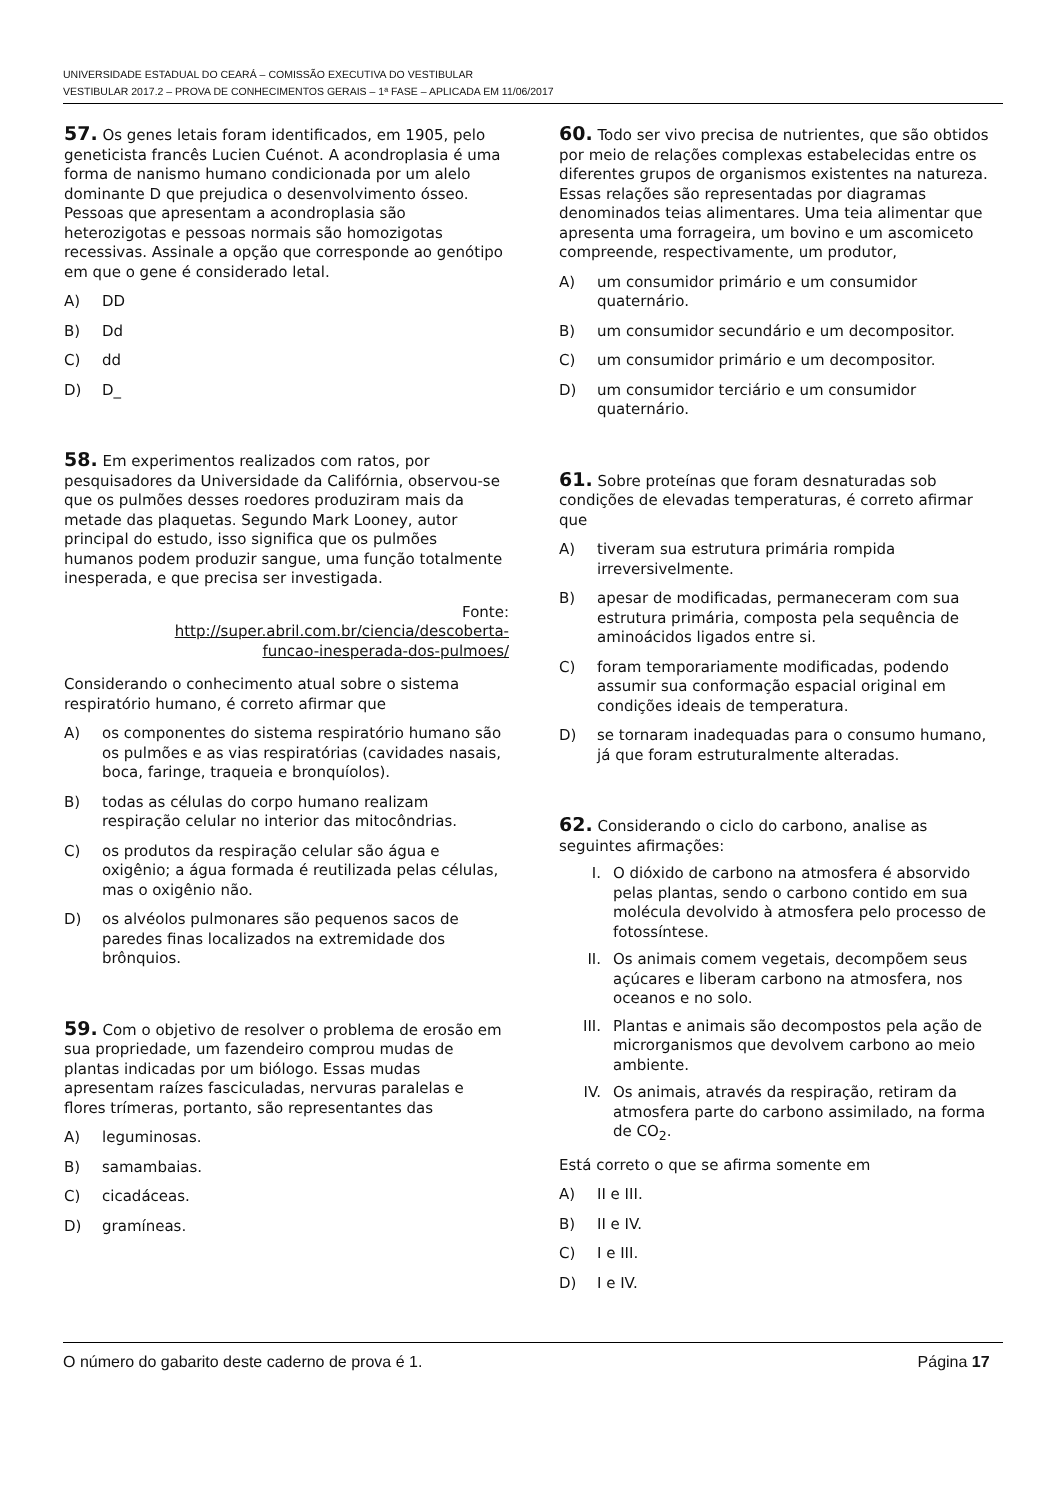UNIVERSIDADE ESTADUAL DO CEARÁ – COMISSÃO EXECUTIVA DO VESTIBULAR
VESTIBULAR 2017.2 – PROVA DE CONHECIMENTOS GERAIS – 1ª FASE – APLICADA EM 11/06/2017
57. Os genes letais foram identificados, em 1905, pelo geneticista francês Lucien Cuénot. A acondroplasia é uma forma de nanismo humano condicionada por um alelo dominante D que prejudica o desenvolvimento ósseo. Pessoas que apresentam a acondroplasia são heterozigotas e pessoas normais são homozigotas recessivas. Assinale a opção que corresponde ao genótipo em que o gene é considerado letal.
A) DD
B) Dd
C) dd
D) D_
58. Em experimentos realizados com ratos, por pesquisadores da Universidade da Califórnia, observou-se que os pulmões desses roedores produziram mais da metade das plaquetas. Segundo Mark Looney, autor principal do estudo, isso significa que os pulmões humanos podem produzir sangue, uma função totalmente inesperada, e que precisa ser investigada.
Fonte:
http://super.abril.com.br/ciencia/descoberta-
funcao-inesperada-dos-pulmoes/
Considerando o conhecimento atual sobre o sistema respiratório humano, é correto afirmar que
A) os componentes do sistema respiratório humano são os pulmões e as vias respiratórias (cavidades nasais, boca, faringe, traqueia e bronquíolos).
B) todas as células do corpo humano realizam respiração celular no interior das mitocôndrias.
C) os produtos da respiração celular são água e oxigênio; a água formada é reutilizada pelas células, mas o oxigênio não.
D) os alvéolos pulmonares são pequenos sacos de paredes finas localizados na extremidade dos brônquios.
59. Com o objetivo de resolver o problema de erosão em sua propriedade, um fazendeiro comprou mudas de plantas indicadas por um biólogo. Essas mudas apresentam raízes fasciculadas, nervuras paralelas e flores trímeras, portanto, são representantes das
A) leguminosas.
B) samambaias.
C) cicadáceas.
D) gramíneas.
60. Todo ser vivo precisa de nutrientes, que são obtidos por meio de relações complexas estabelecidas entre os diferentes grupos de organismos existentes na natureza. Essas relações são representadas por diagramas denominados teias alimentares. Uma teia alimentar que apresenta uma forrageira, um bovino e um ascomiceto compreende, respectivamente, um produtor,
A) um consumidor primário e um consumidor quaternário.
B) um consumidor secundário e um decompositor.
C) um consumidor primário e um decompositor.
D) um consumidor terciário e um consumidor quaternário.
61. Sobre proteínas que foram desnaturadas sob condições de elevadas temperaturas, é correto afirmar que
A) tiveram sua estrutura primária rompida irreversivelmente.
B) apesar de modificadas, permaneceram com sua estrutura primária, composta pela sequência de aminoácidos ligados entre si.
C) foram temporariamente modificadas, podendo assumir sua conformação espacial original em condições ideais de temperatura.
D) se tornaram inadequadas para o consumo humano, já que foram estruturalmente alteradas.
62. Considerando o ciclo do carbono, analise as seguintes afirmações:
I. O dióxido de carbono na atmosfera é absorvido pelas plantas, sendo o carbono contido em sua molécula devolvido à atmosfera pelo processo de fotossíntese.
II. Os animais comem vegetais, decompõem seus açúcares e liberam carbono na atmosfera, nos oceanos e no solo.
III. Plantas e animais são decompostos pela ação de microrganismos que devolvem carbono ao meio ambiente.
IV. Os animais, através da respiração, retiram da atmosfera parte do carbono assimilado, na forma de CO<sub>2</sub>.
Está correto o que se afirma somente em
A) II e III.
B) II e IV.
C) I e III.
D) I e IV.
O número do gabarito deste caderno de prova é 1. Página 17